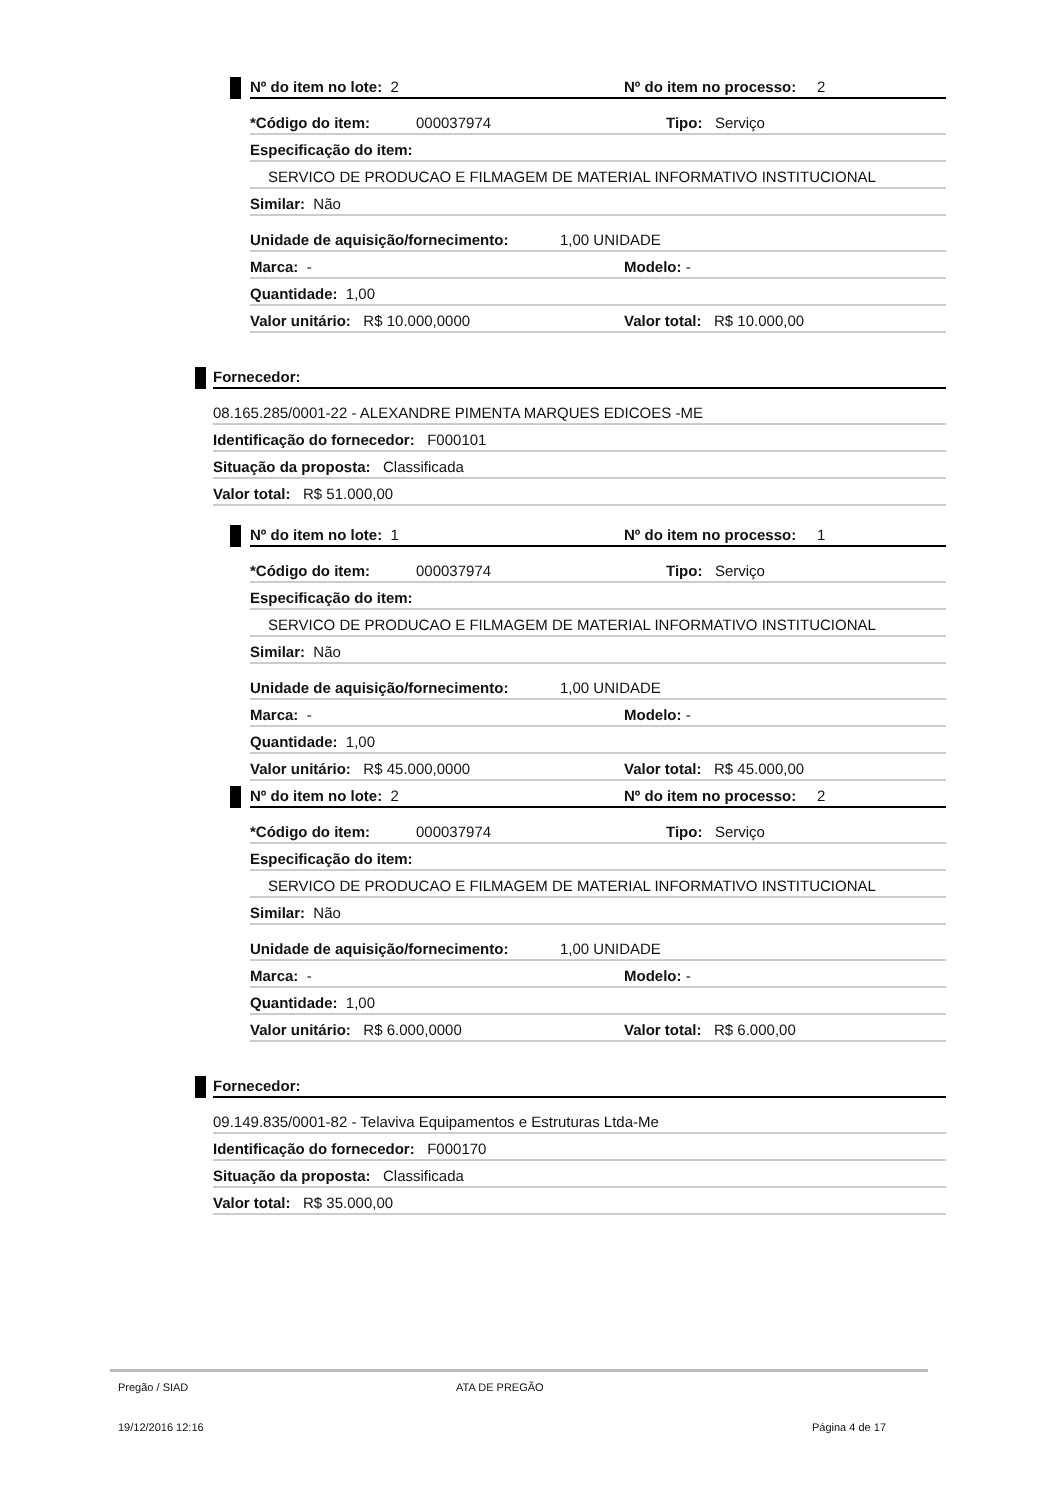Nº do item no lote: 2 Nº do item no processo: 2
*Código do item: 000037974 Tipo: Serviço
Especificação do item:
SERVICO DE PRODUCAO E FILMAGEM DE MATERIAL INFORMATIVO INSTITUCIONAL
Similar: Não
Unidade de aquisição/fornecimento: 1,00 UNIDADE
Marca: - Modelo: -
Quantidade: 1,00
Valor unitário: R$ 10.000,0000 Valor total: R$ 10.000,00
Fornecedor:
08.165.285/0001-22 - ALEXANDRE PIMENTA MARQUES EDICOES -ME
Identificação do fornecedor: F000101
Situação da proposta: Classificada
Valor total: R$ 51.000,00
Nº do item no lote: 1 Nº do item no processo: 1
*Código do item: 000037974 Tipo: Serviço
Especificação do item:
SERVICO DE PRODUCAO E FILMAGEM DE MATERIAL INFORMATIVO INSTITUCIONAL
Similar: Não
Unidade de aquisição/fornecimento: 1,00 UNIDADE
Marca: - Modelo: -
Quantidade: 1,00
Valor unitário: R$ 45.000,0000 Valor total: R$ 45.000,00
Nº do item no lote: 2 Nº do item no processo: 2
*Código do item: 000037974 Tipo: Serviço
Especificação do item:
SERVICO DE PRODUCAO E FILMAGEM DE MATERIAL INFORMATIVO INSTITUCIONAL
Similar: Não
Unidade de aquisição/fornecimento: 1,00 UNIDADE
Marca: - Modelo: -
Quantidade: 1,00
Valor unitário: R$ 6.000,0000 Valor total: R$ 6.000,00
Fornecedor:
09.149.835/0001-82 - Telaviva Equipamentos e Estruturas Ltda-Me
Identificação do fornecedor: F000170
Situação da proposta: Classificada
Valor total: R$ 35.000,00
Pregão / SIAD ATA DE PREGÃO
19/12/2016 12:16 Página 4 de 17